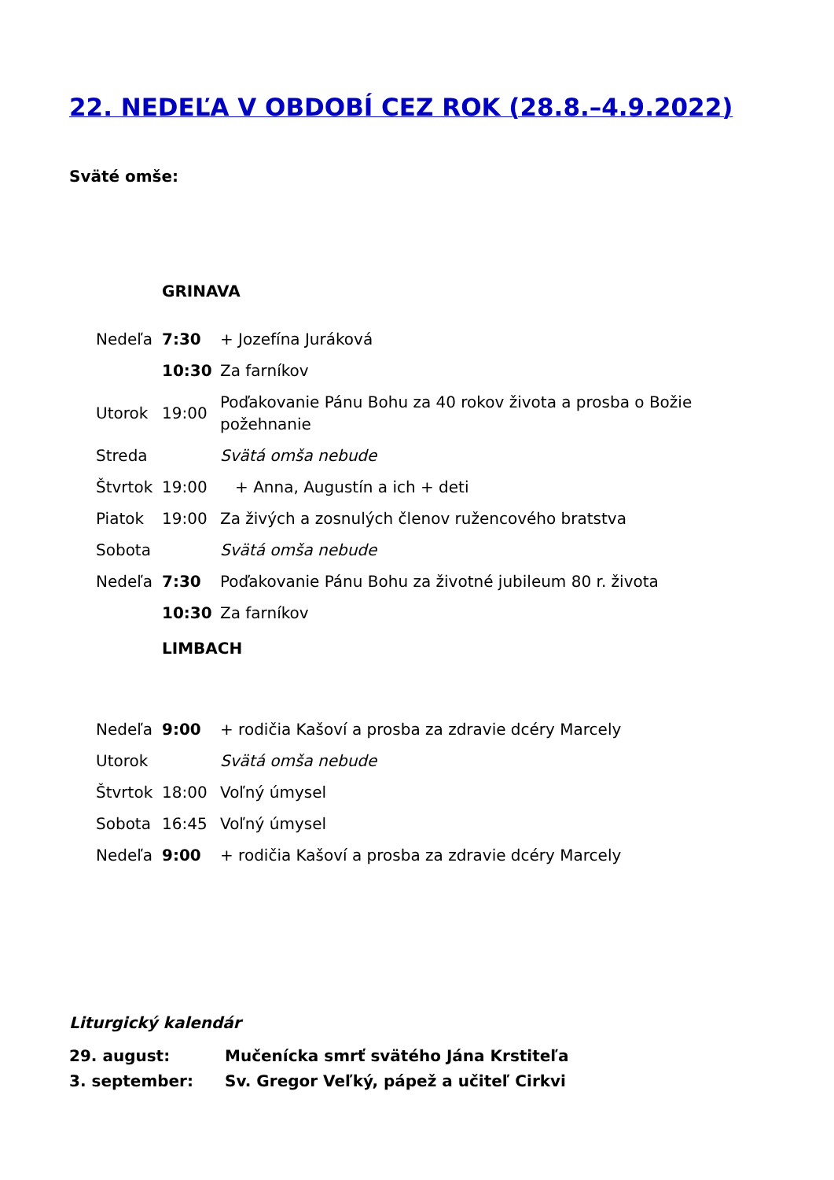22. NEDEĽA V OBDOBÍ CEZ ROK (28.8.–4.9.2022)
Sväté omše:
| | GRINAVA | |
| Nedeľa | 7:30 | + Jozefína Juráková |
| | 10:30 | Za farníkov |
| Utorok | 19:00 | Poďakovanie Pánu Bohu za 40 rokov života a prosba o Božie požehnanie |
| Streda | | Svätá omša nebude |
| Štvrtok | 19:00 | + Anna, Augustín a ich + deti |
| Piatok | 19:00 | Za živých a zosnulých členov ružencového bratstva |
| Sobota | | Svätá omša nebude |
| Nedeľa | 7:30 | Poďakovanie Pánu Bohu za životné jubileum 80 r. života |
| | 10:30 | Za farníkov |
| | LIMBACH | |
| Nedeľa | 9:00 | + rodičia Kašoví a prosba za zdravie dcéry Marcely |
| Utorok | | Svätá omša nebude |
| Štvrtok | 18:00 | Voľný úmysel |
| Sobota | 16:45 | Voľný úmysel |
| Nedeľa | 9:00 | + rodičia Kašoví a prosba za zdravie dcéry Marcely |
Liturgický kalendár
29. august: Mučenícka smrť svätého Jána Krstiteľa
3. september: Sv. Gregor Veľký, pápež a učiteľ Cirkvi